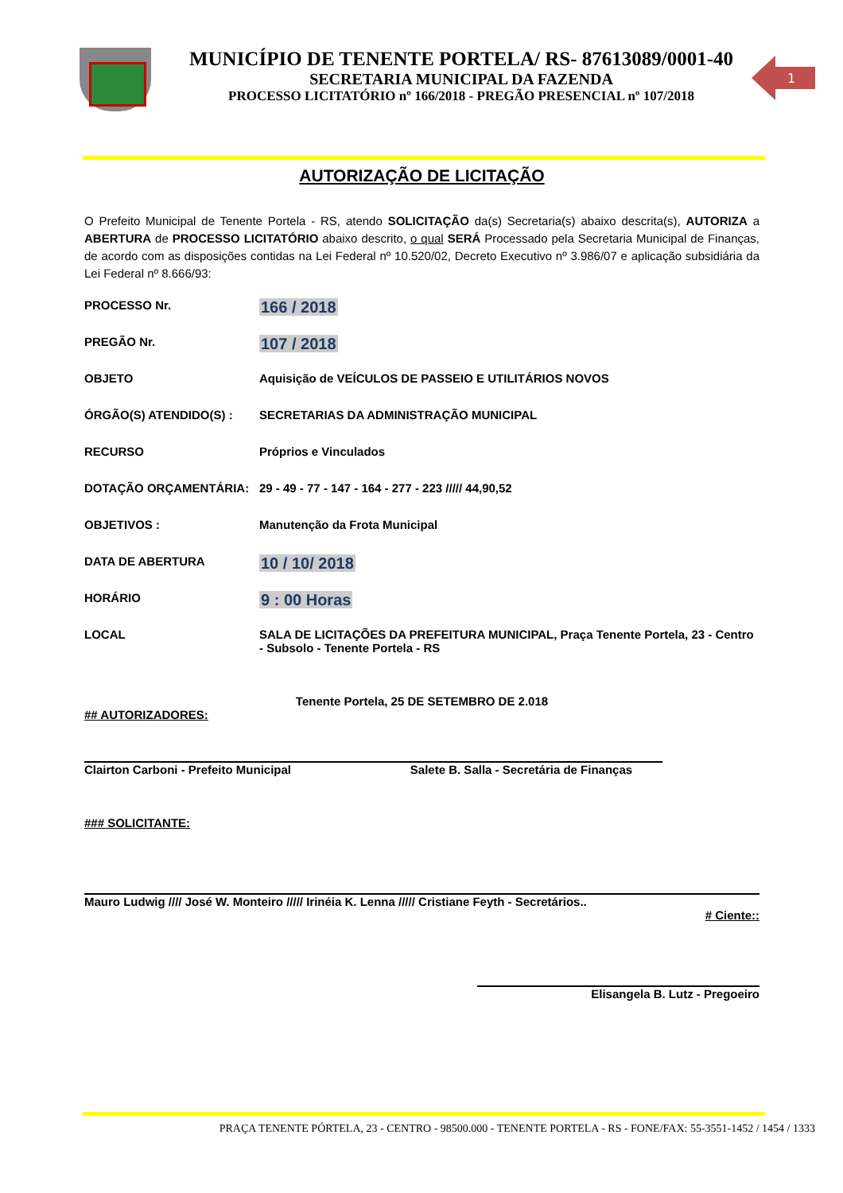MUNICÍPIO DE TENENTE PORTELA/ RS- 87613089/0001-40
SECRETARIA MUNICIPAL DA FAZENDA
PROCESSO LICITATÓRIO nº 166/2018 - PREGÃO PRESENCIAL nº 107/2018
1
AUTORIZAÇÃO DE LICITAÇÃO
O Prefeito Municipal de Tenente Portela - RS, atendo SOLICITAÇÃO da(s) Secretaria(s) abaixo descrita(s), AUTORIZA a ABERTURA de PROCESSO LICITATÓRIO abaixo descrito, o qual SERÁ Processado pela Secretaria Municipal de Finanças, de acordo com as disposições contidas na Lei Federal nº 10.520/02, Decreto Executivo nº 3.986/07 e aplicação subsidiária da Lei Federal nº 8.666/93:
PROCESSO Nr.
166 / 2018
PREGÃO Nr.
107 / 2018
OBJETO Aquisição de VEÍCULOS DE PASSEIO E UTILITÁRIOS NOVOS
ÓRGÃO(S) ATENDIDO(S) : SECRETARIAS DA ADMINISTRAÇÃO MUNICIPAL
RECURSO Próprios e Vinculados
DOTAÇÃO ORÇAMENTÁRIA: 29 - 49 - 77 - 147 - 164 - 277 - 223 ///// 44,90,52
OBJETIVOS : Manutenção da Frota Municipal
DATA DE ABERTURA
10 / 10/ 2018
HORÁRIO
9 : 00 Horas
LOCAL SALA DE LICITAÇÕES DA PREFEITURA MUNICIPAL, Praça Tenente Portela, 23 - Centro - Subsolo - Tenente Portela - RS
Tenente Portela, 25 DE SETEMBRO DE 2.018
## AUTORIZADORES:
Clairton Carboni - Prefeito Municipal Salete B. Salla - Secretária de Finanças
### SOLICITANTE:
Mauro Ludwig //// José W. Monteiro ///// Irinéia K. Lenna ///// Cristiane Feyth - Secretários..
# Ciente::
Elisangela B. Lutz - Pregoeiro
PRAÇA TENENTE PÓRTELA, 23 - CENTRO - 98500.000 - TENENTE PORTELA - RS - FONE/FAX: 55-3551-1452 / 1454 / 1333